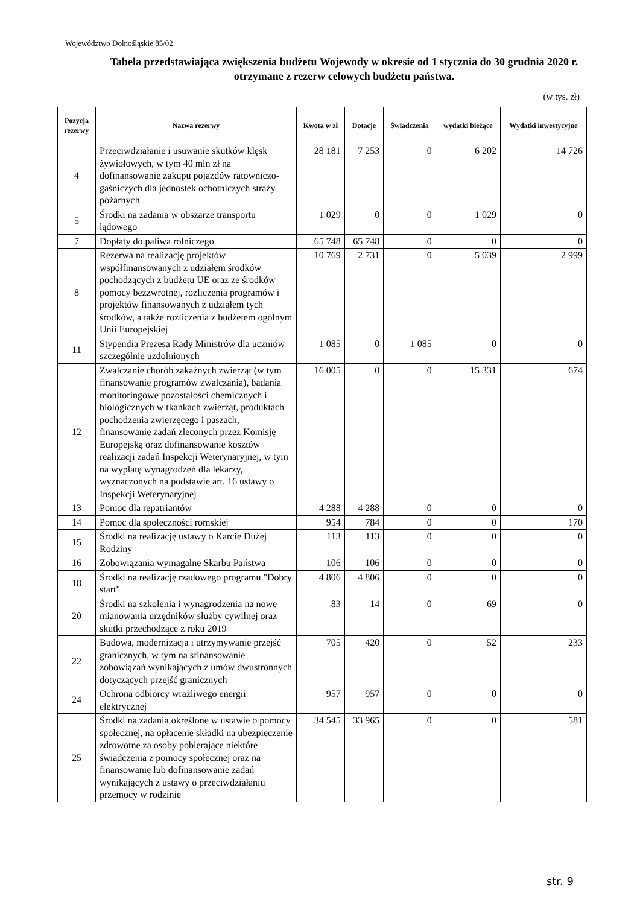Województwo Dolnośląskie 85/02
Tabela przedstawiająca zwiększenia budżetu Wojewody w okresie od 1 stycznia do 30 grudnia 2020 r. otrzymane z rezerw celowych budżetu państwa.
(w tys. zł)
| Pozycja rezerwy | Nazwa rezerwy | Kwota w zł | Dotacje | Świadczenia | wydatki bieżące | Wydatki inwestycyjne |
| --- | --- | --- | --- | --- | --- | --- |
| 4 | Przeciwdziałanie i usuwanie skutków klęsk żywiołowych, w tym 40 mln zł na dofinansowanie zakupu pojazdów ratowniczo-gaśniczych dla jednostek ochotniczych straży pożarnych | 28 181 | 7 253 | 0 | 6 202 | 14 726 |
| 5 | Środki na zadania w obszarze transportu lądowego | 1 029 | 0 | 0 | 1 029 | 0 |
| 7 | Dopłaty do paliwa rolniczego | 65 748 | 65 748 | 0 | 0 | 0 |
| 8 | Rezerwa na realizację projektów współfinansowanych z udziałem środków pochodzących z budżetu UE oraz ze środków pomocy bezzwrotnej, rozliczenia programów i projektów finansowanych z udziałem tych środków, a także rozliczenia z budżetem ogólnym Unii Europejskiej | 10 769 | 2 731 | 0 | 5 039 | 2 999 |
| 11 | Stypendia Prezesa Rady Ministrów dla uczniów szczególnie uzdolnionych | 1 085 | 0 | 1 085 | 0 | 0 |
| 12 | Zwalczanie chorób zakaźnych zwierząt (w tym finansowanie programów zwalczania), badania monitoringowe pozostałości chemicznych i biologicznych w tkankach zwierząt, produktach pochodzenia zwierzęcego i paszach, finansowanie zadań zleconych przez Komisję Europejską oraz dofinansowanie kosztów realizacji zadań Inspekcji Weterynaryjnej, w tym na wypłatę wynagrodzeń dla lekarzy, wyznaczonych na podstawie art. 16 ustawy o Inspekcji Weterynaryjnej | 16 005 | 0 | 0 | 15 331 | 674 |
| 13 | Pomoc dla repatriantów | 4 288 | 4 288 | 0 | 0 | 0 |
| 14 | Pomoc dla społeczności romskiej | 954 | 784 | 0 | 0 | 170 |
| 15 | Środki na realizację ustawy o Karcie Dużej Rodziny | 113 | 113 | 0 | 0 | 0 |
| 16 | Zobowiązania wymagalne Skarbu Państwa | 106 | 106 | 0 | 0 | 0 |
| 18 | Środki na realizację rządowego programu "Dobry start" | 4 806 | 4 806 | 0 | 0 | 0 |
| 20 | Środki na szkolenia i wynagrodzenia na nowe mianowania urzędników służby cywilnej oraz skutki przechodzące z roku 2019 | 83 | 14 | 0 | 69 | 0 |
| 22 | Budowa, modernizacja i utrzymywanie przejść granicznych, w tym na sfinansowanie zobowiązań wynikających z umów dwustronnych dotyczących przejść granicznych | 705 | 420 | 0 | 52 | 233 |
| 24 | Ochrona odbiorcy wrażliwego energii elektrycznej | 957 | 957 | 0 | 0 | 0 |
| 25 | Środki na zadania określone w ustawie o pomocy społecznej, na opłacenie składki na ubezpieczenie zdrowotne za osoby pobierające niektóre świadczenia z pomocy społecznej oraz na finansowanie lub dofinansowanie zadań wynikających z ustawy o przeciwdziałaniu przemocy w rodzinie | 34 545 | 33 965 | 0 | 0 | 581 |
str. 9